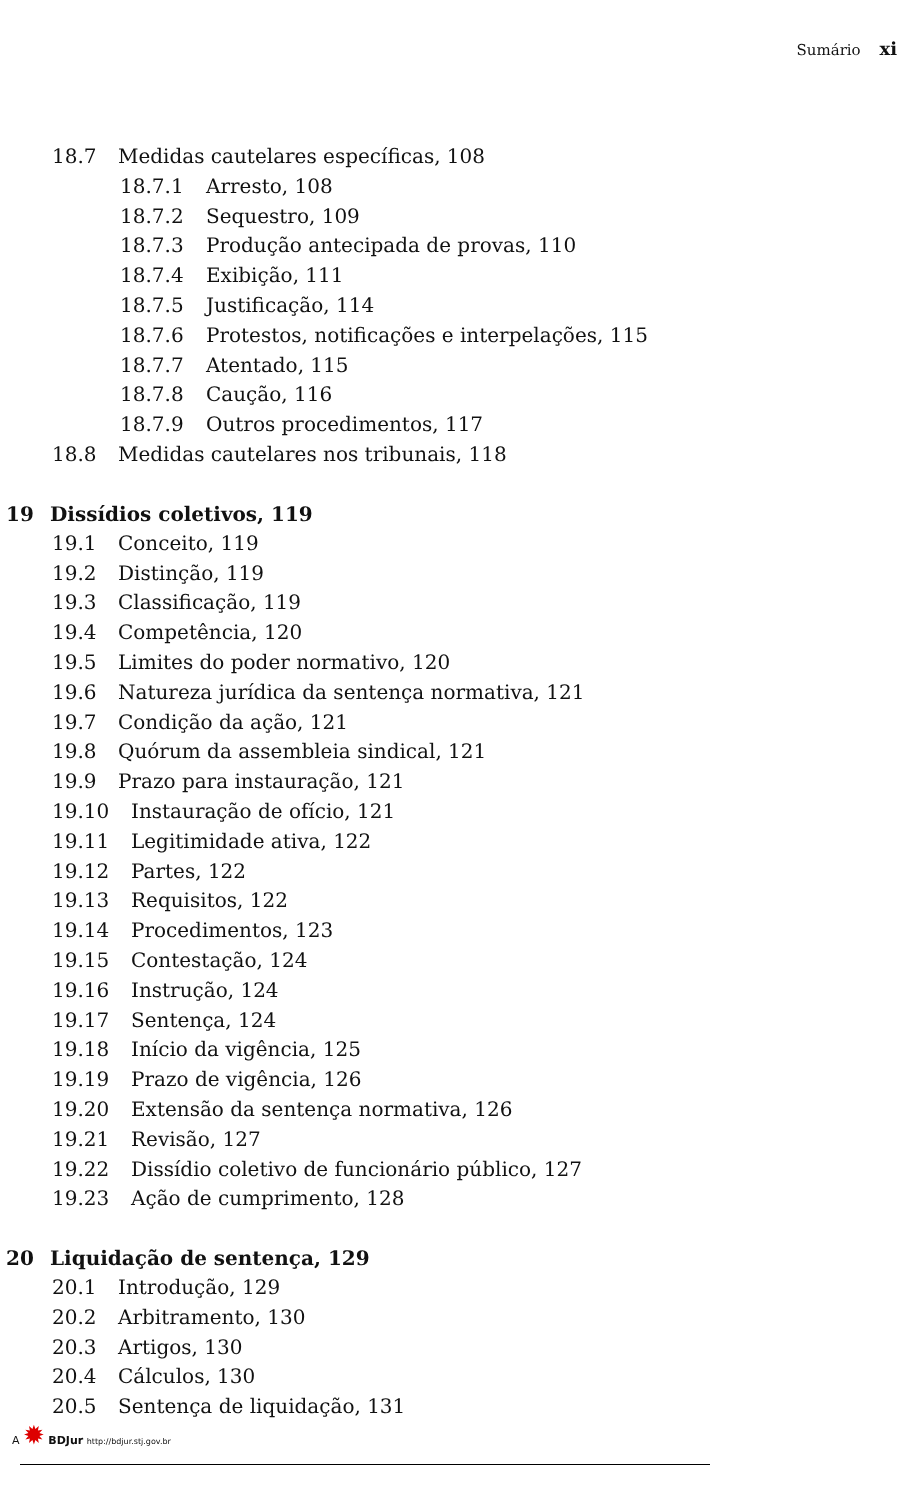Sumário xi
18.7 Medidas cautelares específicas, 108
18.7.1 Arresto, 108
18.7.2 Sequestro, 109
18.7.3 Produção antecipada de provas, 110
18.7.4 Exibição, 111
18.7.5 Justificação, 114
18.7.6 Protestos, notificações e interpelações, 115
18.7.7 Atentado, 115
18.7.8 Caução, 116
18.7.9 Outros procedimentos, 117
18.8 Medidas cautelares nos tribunais, 118
19 Dissídios coletivos, 119
19.1 Conceito, 119
19.2 Distinção, 119
19.3 Classificação, 119
19.4 Competência, 120
19.5 Limites do poder normativo, 120
19.6 Natureza jurídica da sentença normativa, 121
19.7 Condição da ação, 121
19.8 Quórum da assembleia sindical, 121
19.9 Prazo para instauração, 121
19.10 Instauração de ofício, 121
19.11 Legitimidade ativa, 122
19.12 Partes, 122
19.13 Requisitos, 122
19.14 Procedimentos, 123
19.15 Contestação, 124
19.16 Instrução, 124
19.17 Sentença, 124
19.18 Início da vigência, 125
19.19 Prazo de vigência, 126
19.20 Extensão da sentença normativa, 126
19.21 Revisão, 127
19.22 Dissídio coletivo de funcionário público, 127
19.23 Ação de cumprimento, 128
20 Liquidação de sentença, 129
20.1 Introdução, 129
20.2 Arbitramento, 130
20.3 Artigos, 130
20.4 Cálculos, 130
20.5 Sentença de liquidação, 131
A ✹ BDJur http://bdjur.stj.gov.br